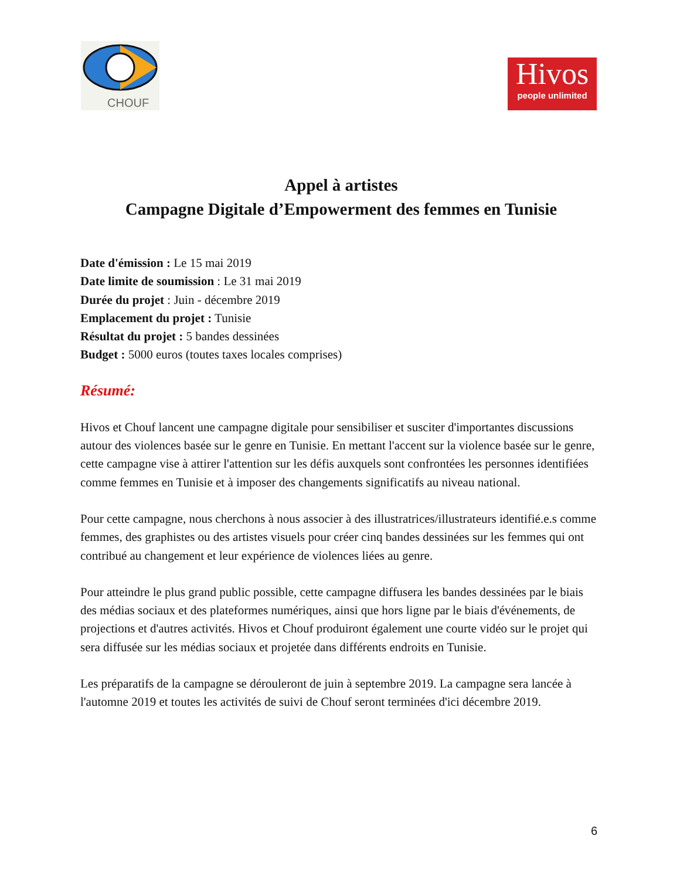CHOUF
Hivos
people unlimited
Appel à artistes
Campagne Digitale d’Empowerment des femmes en Tunisie
Date d'émission : Le 15 mai 2019
Date limite de soumission : Le 31 mai 2019
Durée du projet : Juin - décembre 2019
Emplacement du projet : Tunisie
Résultat du projet : 5 bandes dessinées
Budget : 5000 euros (toutes taxes locales comprises)
Résumé:
Hivos et Chouf lancent une campagne digitale pour sensibiliser et susciter d'importantes discussions autour des violences basée sur le genre en Tunisie. En mettant l'accent sur la violence basée sur le genre, cette campagne vise à attirer l'attention sur les défis auxquels sont confrontées les personnes identifiées comme femmes en Tunisie et à imposer des changements significatifs au niveau national.
Pour cette campagne, nous cherchons à nous associer à des illustratrices/illustrateurs identifié.e.s comme femmes, des graphistes ou des artistes visuels pour créer cinq bandes dessinées sur les femmes qui ont contribué au changement et leur expérience de violences liées au genre.
Pour atteindre le plus grand public possible, cette campagne diffusera les bandes dessinées par le biais des médias sociaux et des plateformes numériques, ainsi que hors ligne par le biais d'événements, de projections et d'autres activités. Hivos et Chouf produiront également une courte vidéo sur le projet qui sera diffusée sur les médias sociaux et projetée dans différents endroits en Tunisie.
Les préparatifs de la campagne se dérouleront de juin à septembre 2019. La campagne sera lancée à l'automne 2019 et toutes les activités de suivi de Chouf seront terminées d'ici décembre 2019.
6